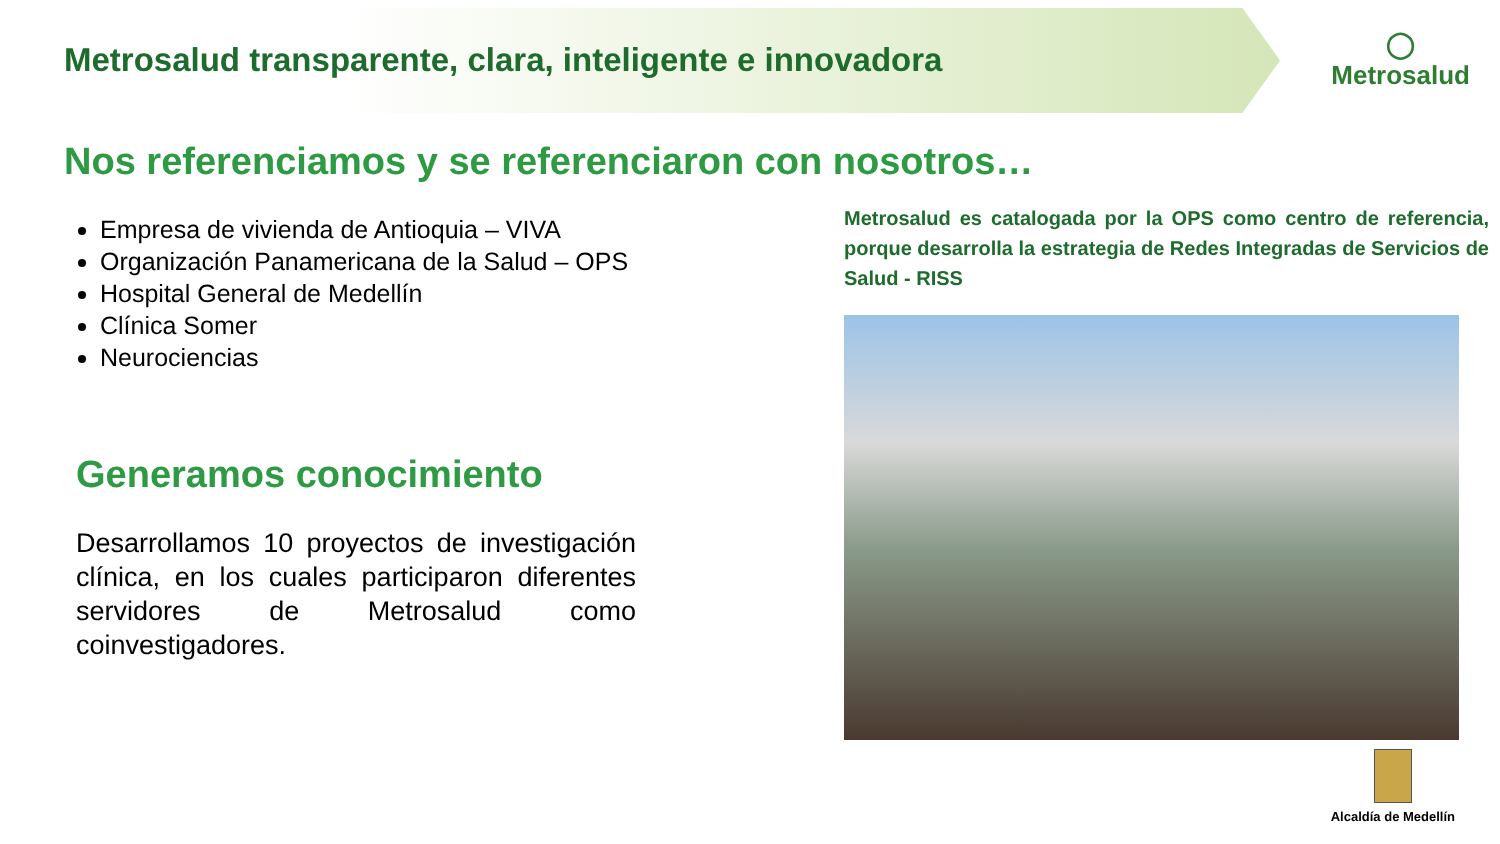Metrosalud transparente, clara, inteligente e innovadora
◯
Metrosalud
Nos referenciamos y se referenciaron con nosotros…
Empresa de vivienda de Antioquia – VIVA
Organización Panamericana de la Salud – OPS
Hospital General de Medellín
Clínica Somer
Neurociencias
Generamos conocimiento
Desarrollamos 10 proyectos de investigación clínica, en los cuales participaron diferentes servidores de Metrosalud como coinvestigadores.
Metrosalud es catalogada por la OPS como centro de referencia, porque desarrolla la estrategia de Redes Integradas de Servicios de Salud - RISS
Alcaldía de Medellín